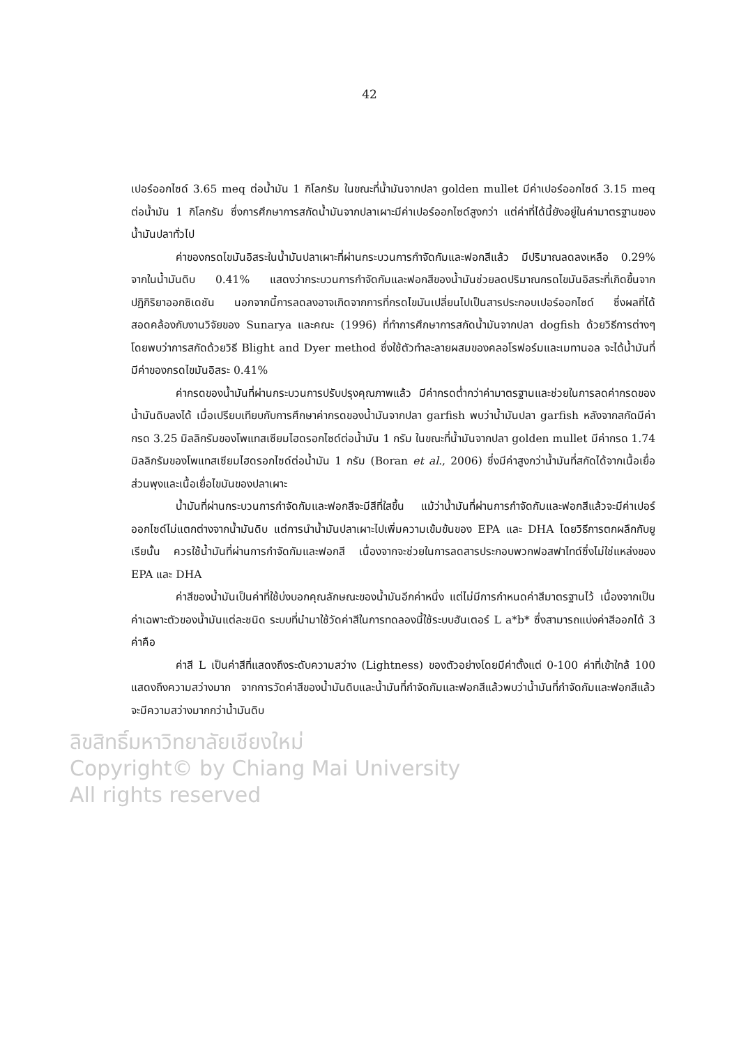42
เปอร์ออกไซด์ 3.65 meq ต่อน้ำมัน 1 กิโลกรัม ในขณะที่น้ำมันจากปลา golden mullet มีค่าเปอร์ออกไซด์ 3.15 meq ต่อน้ำมัน 1 กิโลกรัม ซึ่งการศึกษาการสกัดน้ำมันจากปลาเผาะมีค่าเปอร์ออกไซด์สูงกว่า แต่ค่าที่ได้นี้ยังอยู่ในค่ามาตรฐานของน้ำมันปลาทั่วไป
ค่าของกรดไขมันอิสระในน้ำมันปลาเผาะที่ผ่านกระบวนการกำจัดกัมและฟอกสีแล้ว มีปริมาณลดลงเหลือ 0.29% จากในน้ำมันดิบ 0.41% แสดงว่ากระบวนการกำจัดกัมและฟอกสีของน้ำมันช่วยลดปริมาณกรดไขมันอิสระที่เกิดขึ้นจากปฏิกิริยาออกซิเดชัน นอกจากนี้การลดลงอาจเกิดจากการที่กรดไขมันเปลี่ยนไปเป็นสารประกอบเปอร์ออกไซด์ ซึ่งผลที่ได้สอดคล้องกับงานวิจัยของ Sunarya และคณะ (1996) ที่ทำการศึกษาการสกัดน้ำมันจากปลา dogfish ด้วยวิธีการต่างๆ โดยพบว่าการสกัดด้วยวิธี Blight and Dyer method ซึ่งใช้ตัวทำละลายผสมของคลอโรฟอร์มและเมทานอล จะได้น้ำมันที่มีค่าของกรดไขมันอิสระ 0.41%
ค่ากรดของน้ำมันที่ผ่านกระบวนการปรับปรุงคุณภาพแล้ว มีค่ากรดต่ำกว่าค่ามาตรฐานและช่วยในการลดค่ากรดของน้ำมันดิบลงได้ เมื่อเปรียบเทียบกับการศึกษาค่ากรดของน้ำมันจากปลา garfish พบว่าน้ำมันปลา garfish หลังจากสกัดมีค่ากรด 3.25 มิลลิกรัมของโพแทสเซียมไฮดรอกไซด์ต่อน้ำมัน 1 กรัม ในขณะที่น้ำมันจากปลา golden mullet มีค่ากรด 1.74 มิลลิกรัมของโพแทสเซียมไฮดรอกไซด์ต่อน้ำมัน 1 กรัม (Boran et al., 2006) ซึ่งมีค่าสูงกว่าน้ำมันที่สกัดได้จากเนื้อเยื่อส่วนพุงและเนื้อเยื่อไขมันของปลาเผาะ
น้ำมันที่ผ่านกระบวนการกำจัดกัมและฟอกสีจะมีสีที่ใสขึ้น แม้ว่าน้ำมันที่ผ่านการกำจัดกัมและฟอกสีแล้วจะมีค่าเปอร์ออกไซด์ไม่แตกต่างจากน้ำมันดิบ แต่การนำน้ำมันปลาเผาะไปเพิ่มความเข้มข้นของ EPA และ DHA โดยวิธีการตกผลึกกับยูเรียนั้น ควรใช้น้ำมันที่ผ่านการกำจัดกัมและฟอกสี เนื่องจากจะช่วยในการลดสารประกอบพวกฟอสฟาไทด์ซึ่งไม่ใช่แหล่งของ EPA และ DHA
ค่าสีของน้ำมันเป็นค่าที่ใช้บ่งบอกคุณลักษณะของน้ำมันอีกค่าหนึ่ง แต่ไม่มีการกำหนดค่าสีมาตรฐานไว้ เนื่องจากเป็นค่าเฉพาะตัวของน้ำมันแต่ละชนิด ระบบที่นำมาใช้วัดค่าสีในการทดลองนี้ใช้ระบบฮันเตอร์ L a*b* ซึ่งสามารถแบ่งค่าสีออกได้ 3 ค่าคือ
ค่าสี L เป็นค่าสีที่แสดงถึงระดับความสว่าง (Lightness) ของตัวอย่างโดยมีค่าตั้งแต่ 0-100 ค่าที่เข้าใกล้ 100 แสดงถึงความสว่างมาก จากการวัดค่าสีของน้ำมันดิบและน้ำมันที่กำจัดกัมและฟอกสีแล้วพบว่าน้ำมันที่กำจัดกัมและฟอกสีแล้วจะมีความสว่างมากกว่าน้ำมันดิบ
ลิขสิทธิ์มหาวิทยาลัยเชียงใหม่
Copyright© by Chiang Mai University
All rights reserved